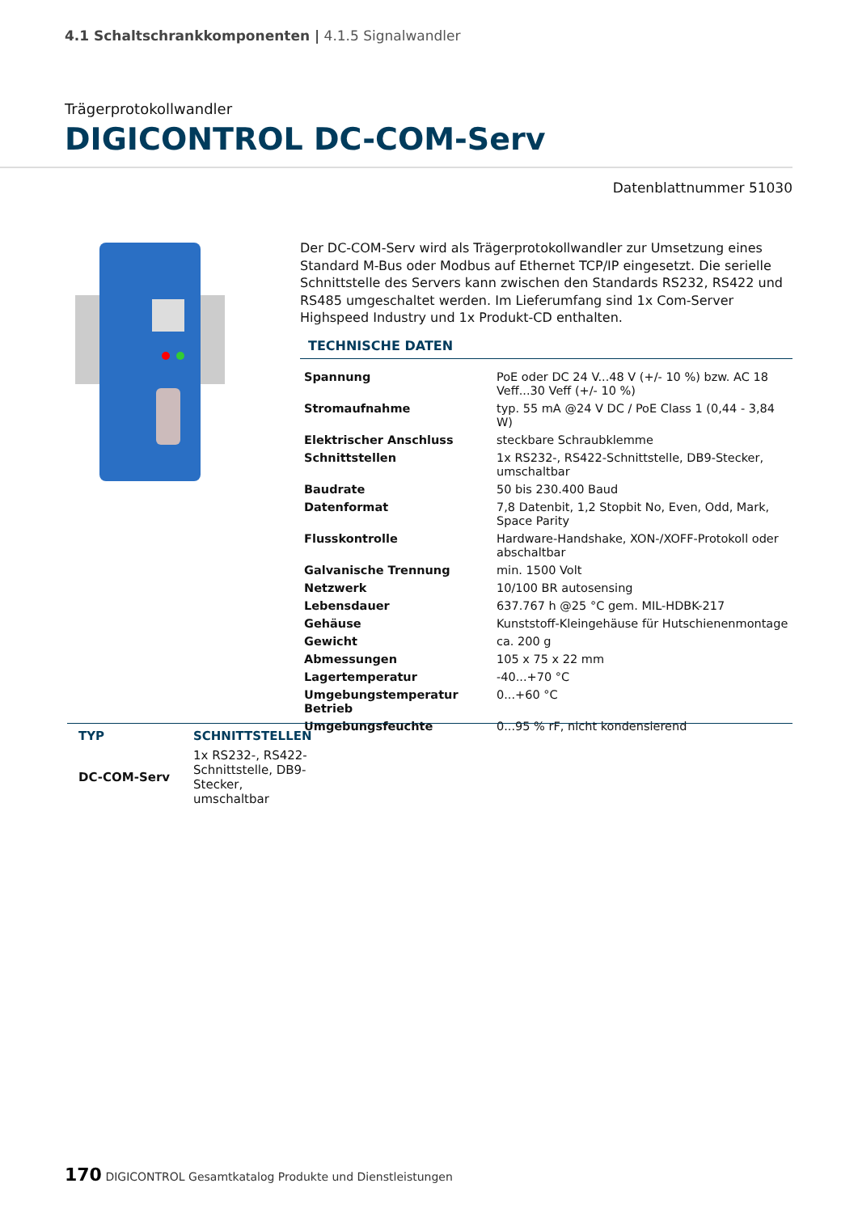4.1 Schaltschrankkomponenten | 4.1.5 Signalwandler
Trägerprotokollwandler
DIGICONTROL DC-COM-Serv
Datenblattnummer 51030
Der DC-COM-Serv wird als Trägerprotokollwandler zur Umsetzung eines Standard M-Bus oder Modbus auf Ethernet TCP/IP eingesetzt. Die serielle Schnittstelle des Servers kann zwischen den Standards RS232, RS422 und RS485 umgeschaltet werden. Im Lieferumfang sind 1x Com-Server Highspeed Industry und 1x Produkt-CD enthalten.
TECHNISCHE DATEN
| Spannung | PoE oder DC 24 V...48 V (+/- 10 %) bzw. AC 18 Veff...30 Veff (+/- 10 %) |
| Stromaufnahme | typ. 55 mA @24 V DC / PoE Class 1 (0,44 - 3,84 W) |
| Elektrischer Anschluss | steckbare Schraubklemme |
| Schnittstellen | 1x RS232-, RS422-Schnittstelle, DB9-Stecker, umschaltbar |
| Baudrate | 50 bis 230.400 Baud |
| Datenformat | 7,8 Datenbit, 1,2 Stopbit No, Even, Odd, Mark, Space Parity |
| Flusskontrolle | Hardware-Handshake, XON-/XOFF-Protokoll oder abschaltbar |
| Galvanische Trennung | min. 1500 Volt |
| Netzwerk | 10/100 BR autosensing |
| Lebensdauer | 637.767 h @25 °C gem. MIL-HDBK-217 |
| Gehäuse | Kunststoff-Kleingehäuse für Hutschienenmontage |
| Gewicht | ca. 200 g |
| Abmessungen | 105 x 75 x 22 mm |
| Lagertemperatur | -40...+70 °C |
| Umgebungstemperatur Betrieb | 0...+60 °C |
| Umgebungsfeuchte | 0...95 % rF, nicht kondensierend |
| TYP | SCHNITTSTELLEN |
| --- | --- |
| DC-COM-Serv | 1x RS232-, RS422-Schnittstelle, DB9-Stecker, umschaltbar |
170 DIGICONTROL Gesamtkatalog Produkte und Dienstleistungen